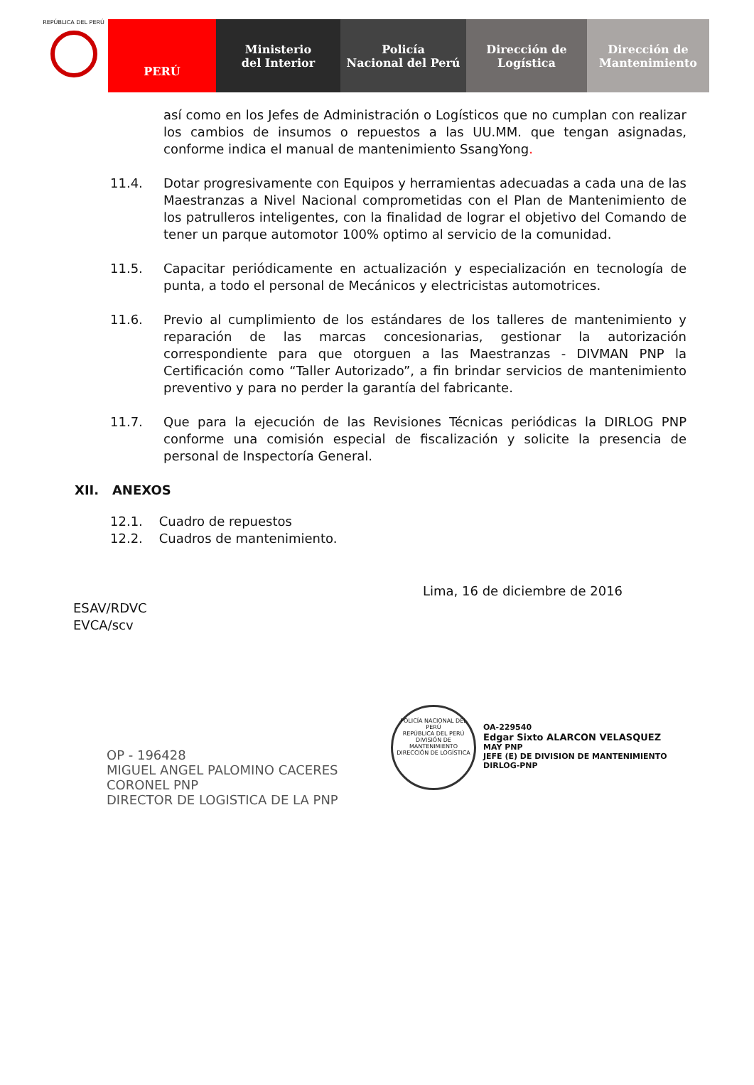REPÚBLICA DEL PERÚ
PERÚ Ministerio
del Interior
Policía
Nacional del Perú
Dirección de
Logística
Dirección de
Mantenimiento
así como en los Jefes de Administración o Logísticos que no cumplan con realizar los cambios de insumos o repuestos a las UU.MM. que tengan asignadas, conforme indica el manual de mantenimiento SsangYong.
11.4. Dotar progresivamente con Equipos y herramientas adecuadas a cada una de las Maestranzas a Nivel Nacional comprometidas con el Plan de Mantenimiento de los patrulleros inteligentes, con la finalidad de lograr el objetivo del Comando de tener un parque automotor 100% optimo al servicio de la comunidad.
11.5. Capacitar periódicamente en actualización y especialización en tecnología de punta, a todo el personal de Mecánicos y electricistas automotrices.
11.6. Previo al cumplimiento de los estándares de los talleres de mantenimiento y reparación de las marcas concesionarias, gestionar la autorización correspondiente para que otorguen a las Maestranzas - DIVMAN PNP la Certificación como “Taller Autorizado”, a fin brindar servicios de mantenimiento preventivo y para no perder la garantía del fabricante.
11.7. Que para la ejecución de las Revisiones Técnicas periódicas la DIRLOG PNP conforme una comisión especial de fiscalización y solicite la presencia de personal de Inspectoría General.
XII. ANEXOS
12.1. Cuadro de repuestos
12.2. Cuadros de mantenimiento.
Lima, 16 de diciembre de 2016
ESAV/RDVC
EVCA/scv
OP - 196428
MIGUEL ANGEL PALOMINO CACERES
CORONEL PNP
DIRECTOR DE LOGISTICA DE LA PNP
POLICÍA NACIONAL DEL PERÚ
REPÚBLICA DEL PERÚ
DIVISIÓN DE MANTENIMIENTO
DIRECCIÓN DE LOGÍSTICA
OA-229540
Edgar Sixto ALARCON VELASQUEZ
MAY PNP
JEFE (E) DE DIVISION DE MANTENIMIENTO
DIRLOG-PNP